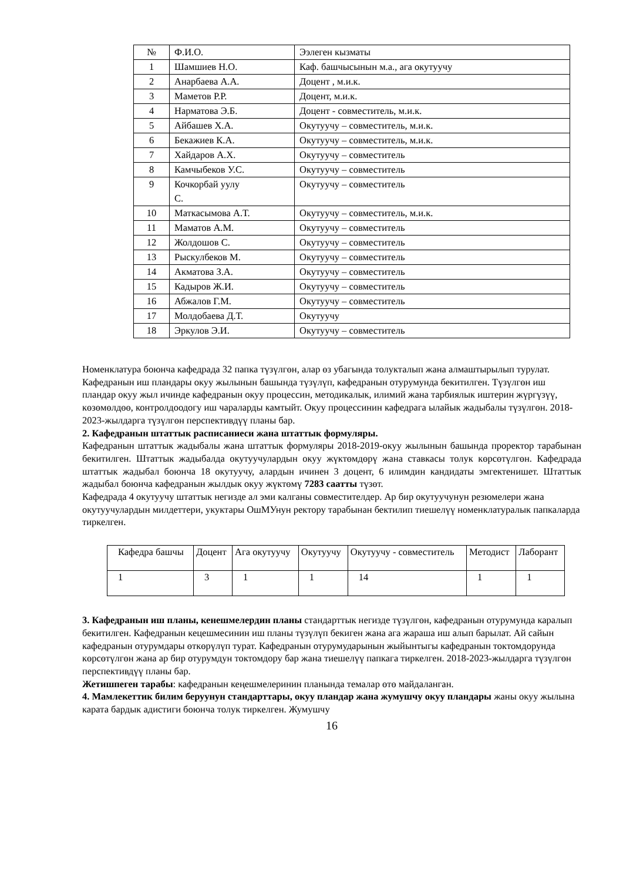| № | Ф.И.О. | Ээлеген кызматы |
| 1 | Шамшиев Н.О. | Каф. башчысынын м.а., ага окутуучу |
| 2 | Анарбаева А.А. | Доцент , м.и.к. |
| 3 | Маметов Р.Р. | Доцент, м.и.к. |
| 4 | Нарматова Э.Б. | Доцент - совместитель, м.и.к. |
| 5 | Айбашев Х.А. | Окутуучу – совместитель, м.и.к. |
| 6 | Бекажиев К.А. | Окутуучу – совместитель, м.и.к. |
| 7 | Хайдаров А.Х. | Окутуучу – совместитель |
| 8 | Камчыбеков У.С. | Окутуучу – совместитель |
| 9 | Кочкорбай уулу С. | Окутуучу – совместитель |
| 10 | Маткасымова А.Т. | Окутуучу – совместитель, м.и.к. |
| 11 | Маматов А.М. | Окутуучу – совместитель |
| 12 | Жолдошов С. | Окутуучу – совместитель |
| 13 | Рыскулбеков М. | Окутуучу – совместитель |
| 14 | Акматова З.А. | Окутуучу – совместитель |
| 15 | Кадыров Ж.И. | Окутуучу – совместитель |
| 16 | Абжалов Г.М. | Окутуучу – совместитель |
| 17 | Молдобаева Д.Т. | Окутуучу |
| 18 | Эркулов Э.И. | Окутуучу – совместитель |
Номенклатура боюнча кафедрада 32 папка түзүлгөн, алар өз убагында толукталып жана алмаштырылып турулат.
Кафедранын иш пландары окуу жылынын башында түзүлүп, кафедранын отурумунда бекитилген. Түзүлгөн иш пландар окуу жыл ичинде кафедранын окуу процессин, методикалык, илимий жана тарбиялык иштерин жүргүзүү, көзөмөлдөө, контролдоодогу иш чараларды камтыйт. Окуу процессинин кафедрага ылайык жадыбалы түзүлгөн. 2018-2023-жылдарга түзүлгөн перспективдүү планы бар.
2. Кафедранын штаттык расписаниеси жана штаттык формуляры.
Кафедранын штаттык жадыбалы жана штаттык формуляры 2018-2019-окуу жылынын башында проректор тарабынан бекитилген. Штаттык жадыбалда окутуучулардын окуу жүктөмдөрү жана ставкасы толук көрсөтүлгөн. Кафедрада штаттык жадыбал боюнча 18 окутуучу, алардын ичинен 3 доцент, 6 илимдин кандидаты эмгектенишет. Штаттык жадыбал боюнча кафедранын жылдык окуу жүктөмү 7283 саатты түзөт.
Кафедрада 4 окутуучу штаттык негизде ал эми калганы совместителдер. Ар бир окутуучунун резюмелери жана окутуучулардын милдеттери, укуктары ОшМУнун ректору тарабынан бектилип тиешелүү номенклатуралык папкаларда тиркелген.
| Кафедра башчы | Доцент | Ага окутуучу | Окутуучу | Окутуучу - совместитель | Методист | Лаборант |
| 1 | 3 | 1 | 1 | 14 | 1 | 1 |
3. Кафедранын иш планы, кенешмелердин планы стандарттык негизде түзүлгөн, кафедранын отурумунда каралып бекитилген. Кафедранын кецешмесинин иш планы түзүлүп бекиген жана ага жараша иш алып барылат. Ай сайын кафедранын отурумдары өткөрүлүп турат. Кафедранын отурумударынын жыйынтыгы кафедранын токтомдорунда көрсөтүлгөн жана ар бир отурумдун токтомдору бар жана тиешелүү папкага тиркелген. 2018-2023-жылдарга түзүлгөн перспективдүү планы бар.
Жетишпеген тарабы: кафедранын кеңешмелеринин планында темалар өтө майдаланган.
4. Мамлекеттик билим беруунун стандарттары, окуу пландар жана жумушчу окуу пландары жаны окуу жылына карата бардык адистиги боюнча толук тиркелген. Жумушчу
16